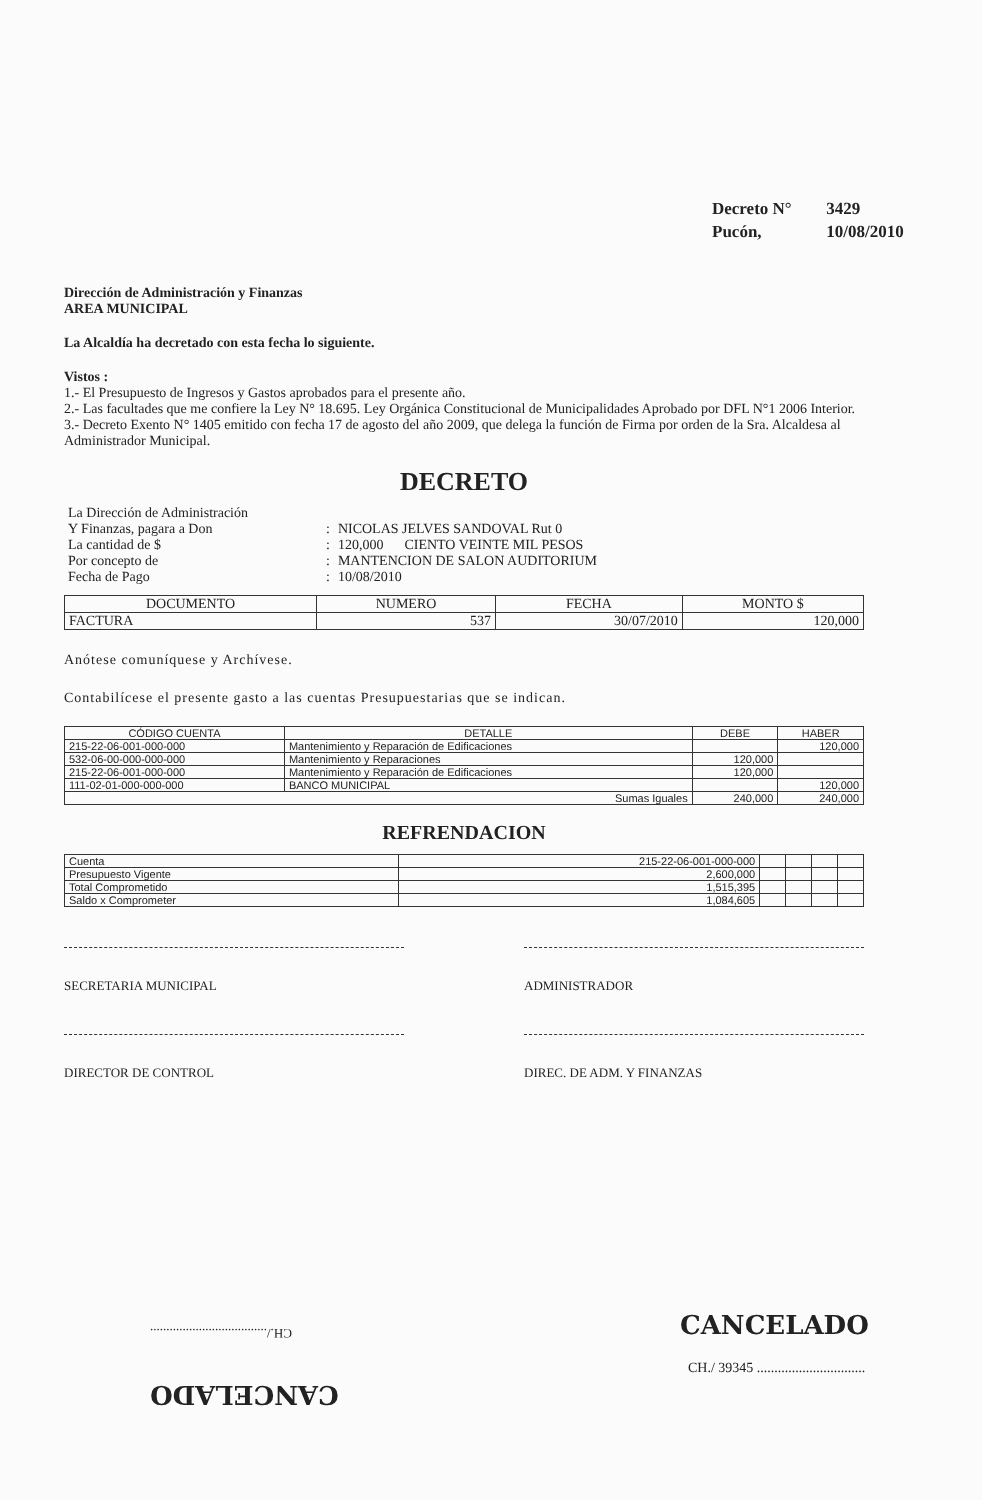Decreto N° 3429
Pucón, 10/08/2010
Dirección de Administración y Finanzas
AREA MUNICIPAL
La Alcaldía ha decretado con esta fecha lo siguiente.
Vistos :
1.- El Presupuesto de Ingresos y Gastos aprobados para el presente año.
2.- Las facultades que me confiere la Ley N° 18.695. Ley Orgánica Constitucional de Municipalidades Aprobado por DFL N°1 2006 Interior.
3.- Decreto Exento N° 1405 emitido con fecha 17 de agosto del año 2009, que delega la función de Firma por orden de la Sra. Alcaldesa al Administrador Municipal.
DECRETO
| La Dirección de Administración | | |
| Y Finanzas, pagara a Don | : | NICOLAS JELVES SANDOVAL Rut 0 |
| La cantidad de $ | : | 120,000 CIENTO VEINTE MIL PESOS |
| Por concepto de | : | MANTENCION DE SALON AUDITORIUM |
| Fecha de Pago | : | 10/08/2010 |
| DOCUMENTO | NUMERO | FECHA | MONTO $ |
| --- | --- | --- | --- |
| FACTURA | 537 | 30/07/2010 | 120,000 |
Anótese comuníquese y Archívese.
Contabilícese el presente gasto a las cuentas Presupuestarias que se indican.
| CÓDIGO CUENTA | DETALLE | DEBE | HABER |
| --- | --- | --- | --- |
| 215-22-06-001-000-000 | Mantenimiento y Reparación de Edificaciones | | 120,000 |
| 532-06-00-000-000-000 | Mantenimiento y Reparaciones | 120,000 | |
| 215-22-06-001-000-000 | Mantenimiento y Reparación de Edificaciones | 120,000 | |
| 111-02-01-000-000-000 | BANCO MUNICIPAL | | 120,000 |
| Sumas Iguales | | 240,000 | 240,000 |
REFRENDACION
| Cuenta | 215-22-06-001-000-000 | | | | |
| Presupuesto Vigente | 2,600,000 | | | | |
| Total Comprometido | 1,515,395 | | | | |
| Saldo x Comprometer | 1,084,605 | | | | |
SECRETARIA MUNICIPAL ADMINISTRADOR
DIRECTOR DE CONTROL DIREC. DE ADM. Y FINANZAS
CH./....................................
CANCELADO
CANCELADO
CH./ 39345 ...............................